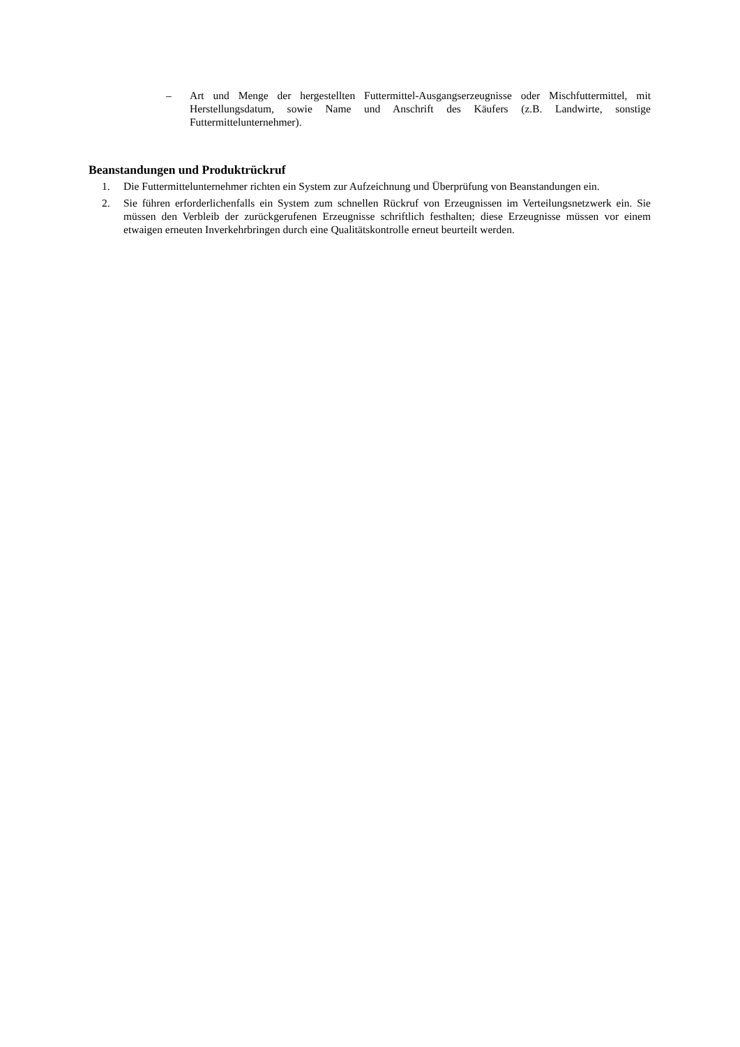– Art und Menge der hergestellten Futtermittel-Ausgangserzeugnisse oder Mischfuttermittel, mit Herstellungsdatum, sowie Name und Anschrift des Käufers (z.B. Landwirte, sonstige Futtermittelunternehmer).
Beanstandungen und Produktrückruf
1. Die Futtermittelunternehmer richten ein System zur Aufzeichnung und Überprüfung von Beanstandungen ein.
2. Sie führen erforderlichenfalls ein System zum schnellen Rückruf von Erzeugnissen im Verteilungsnetzwerk ein. Sie müssen den Verbleib der zurückgerufenen Erzeugnisse schriftlich festhalten; diese Erzeugnisse müssen vor einem etwaigen erneuten Inverkehrbringen durch eine Qualitätskontrolle erneut beurteilt werden.